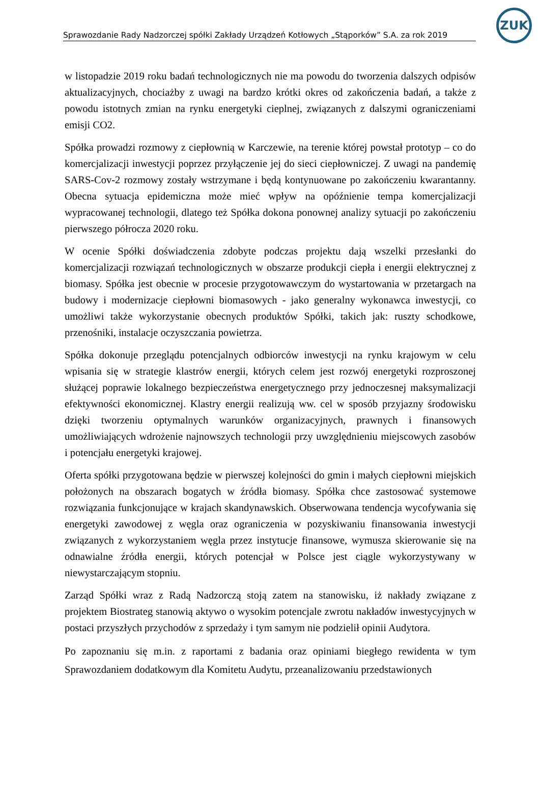Sprawozdanie Rady Nadzorczej spółki Zakłady Urządzeń Kotłowych „Stąporków” S.A. za rok 2019
ZUK
w listopadzie 2019 roku badań technologicznych nie ma powodu do tworzenia dalszych odpisów aktualizacyjnych, chociażby z uwagi na bardzo krótki okres od zakończenia badań, a także z powodu istotnych zmian na rynku energetyki cieplnej, związanych z dalszymi ograniczeniami emisji CO2.
Spółka prowadzi rozmowy z ciepłownią w Karczewie, na terenie której powstał prototyp – co do komercjalizacji inwestycji poprzez przyłączenie jej do sieci ciepłowniczej. Z uwagi na pandemię SARS-Cov-2 rozmowy zostały wstrzymane i będą kontynuowane po zakończeniu kwarantanny. Obecna sytuacja epidemiczna może mieć wpływ na opóźnienie tempa komercjalizacji wypracowanej technologii, dlatego też Spółka dokona ponownej analizy sytuacji po zakończeniu pierwszego półrocza 2020 roku.
W ocenie Spółki doświadczenia zdobyte podczas projektu dają wszelki przesłanki do komercjalizacji rozwiązań technologicznych w obszarze produkcji ciepła i energii elektrycznej z biomasy. Spółka jest obecnie w procesie przygotowawczym do wystartowania w przetargach na budowy i modernizacje ciepłowni biomasowych - jako generalny wykonawca inwestycji, co umożliwi także wykorzystanie obecnych produktów Spółki, takich jak: ruszty schodkowe, przenośniki, instalacje oczyszczania powietrza.
Spółka dokonuje przeglądu potencjalnych odbiorców inwestycji na rynku krajowym w celu wpisania się w strategie klastrów energii, których celem jest rozwój energetyki rozproszonej służącej poprawie lokalnego bezpieczeństwa energetycznego przy jednoczesnej maksymalizacji efektywności ekonomicznej. Klastry energii realizują ww. cel w sposób przyjazny środowisku dzięki tworzeniu optymalnych warunków organizacyjnych, prawnych i finansowych umożliwiających wdrożenie najnowszych technologii przy uwzględnieniu miejscowych zasobów i potencjału energetyki krajowej.
Oferta spółki przygotowana będzie w pierwszej kolejności do gmin i małych ciepłowni miejskich położonych na obszarach bogatych w źródła biomasy. Spółka chce zastosować systemowe rozwiązania funkcjonujące w krajach skandynawskich. Obserwowana tendencja wycofywania się energetyki zawodowej z węgla oraz ograniczenia w pozyskiwaniu finansowania inwestycji związanych z wykorzystaniem węgla przez instytucje finansowe, wymusza skierowanie się na odnawialne źródła energii, których potencjał w Polsce jest ciągle wykorzystywany w niewystarczającym stopniu.
Zarząd Spółki wraz z Radą Nadzorczą stoją zatem na stanowisku, iż nakłady związane z projektem Biostrateg stanowią aktywo o wysokim potencjale zwrotu nakładów inwestycyjnych w postaci przyszłych przychodów z sprzedaży i tym samym nie podzielił opinii Audytora.
Po zapoznaniu się m.in. z raportami z badania oraz opiniami biegłego rewidenta w tym Sprawozdaniem dodatkowym dla Komitetu Audytu, przeanalizowaniu przedstawionych